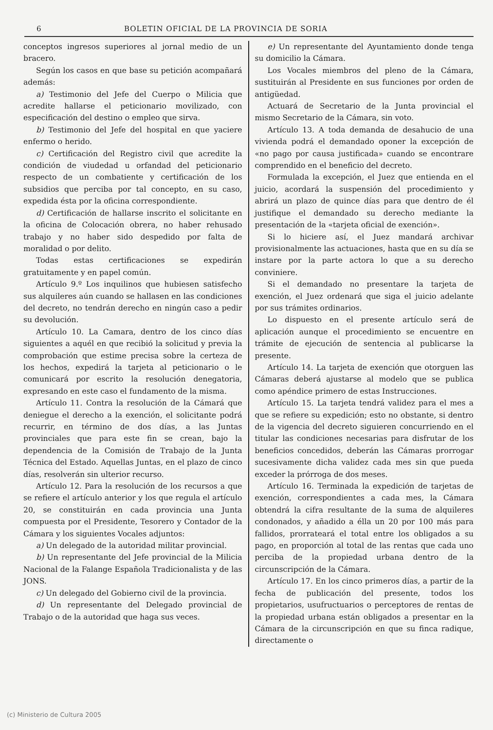6 BOLETIN OFICIAL DE LA PROVINCIA DE SORIA
conceptos ingresos superiores al jornal medio de un bracero.
Según los casos en que base su petición acompañará además:
a) Testimonio del Jefe del Cuerpo o Milicia que acredite hallarse el peticionario movilizado, con especificación del destino o empleo que sirva.
b) Testimonio del Jefe del hospital en que yaciere enfermo o herido.
c) Certificación del Registro civil que acredite la condición de viudedad u orfandad del peticionario respecto de un combatiente y certificación de los subsidios que perciba por tal concepto, en su caso, expedida ésta por la oficina correspondiente.
d) Certificación de hallarse inscrito el solicitante en la oficina de Colocación obrera, no haber rehusado trabajo y no haber sido despedido por falta de moralidad o por delito.
Todas estas certificaciones se expedirán gratuitamente y en papel común.
Artículo 9.º Los inquilinos que hubiesen satisfecho sus alquileres aún cuando se hallasen en las condiciones del decreto, no tendrán derecho en ningún caso a pedir su devolución.
Artículo 10. La Camara, dentro de los cinco días siguientes a aquél en que recibió la solicitud y previa la comprobación que estime precisa sobre la certeza de los hechos, expedirá la tarjeta al peticionario o le comunicará por escrito la resolución denegatoria, expresando en este caso el fundamento de la misma.
Artículo 11. Contra la resolución de la Cámará que deniegue el derecho a la exención, el solicitante podrá recurrir, en término de dos días, a las Juntas provinciales que para este fin se crean, bajo la dependencia de la Comisión de Trabajo de la Junta Técnica del Estado. Aquellas Juntas, en el plazo de cinco días, resolverán sin ulterior recurso.
Artículo 12. Para la resolución de los recursos a que se refiere el artículo anterior y los que regula el artículo 20, se constituirán en cada provincia una Junta compuesta por el Presidente, Tesorero y Contador de la Cámara y los siguientes Vocales adjuntos:
a) Un delegado de la autoridad militar provincial.
b) Un representante del Jefe provincial de la Milicia Nacional de la Falange Española Tradicionalista y de las JONS.
c) Un delegado del Gobierno civil de la provincia.
d) Un representante del Delegado provincial de Trabajo o de la autoridad que haga sus veces.
e) Un representante del Ayuntamiento donde tenga su domicilio la Cámara.
Los Vocales miembros del pleno de la Cámara, sustituirán al Presidente en sus funciones por orden de antigüedad.
Actuará de Secretario de la Junta provincial el mismo Secretario de la Cámara, sin voto.
Artículo 13. A toda demanda de desahucio de una vivienda podrá el demandado oponer la excepción de «no pago por causa justificada» cuando se encontrare comprendido en el beneficio del decreto.
Formulada la excepción, el Juez que entienda en el juicio, acordará la suspensión del procedimiento y abrirá un plazo de quince días para que dentro de él justifique el demandado su derecho mediante la presentación de la «tarjeta oficial de exención».
Si lo hiciere así, el Juez mandará archivar provisionalmente las actuaciones, hasta que en su día se instare por la parte actora lo que a su derecho conviniere.
Si el demandado no presentare la tarjeta de exención, el Juez ordenará que siga el juicio adelante por sus trámites ordinarios.
Lo dispuesto en el presente artículo será de aplicación aunque el procedimiento se encuentre en trámite de ejecución de sentencia al publicarse la presente.
Artículo 14. La tarjeta de exención que otorguen las Cámaras deberá ajustarse al modelo que se publica como apéndice primero de estas Instrucciones.
Artículo 15. La tarjeta tendrá validez para el mes a que se refiere su expedición; esto no obstante, si dentro de la vigencia del decreto siguieren concurriendo en el titular las condiciones necesarias para disfrutar de los beneficios concedidos, deberán las Cámaras prorrogar sucesivamente dicha validez cada mes sin que pueda exceder la prórroga de dos meses.
Artículo 16. Terminada la expedición de tarjetas de exención, correspondientes a cada mes, la Cámara obtendrá la cifra resultante de la suma de alquileres condonados, y añadido a élla un 20 por 100 más para fallidos, prorrateará el total entre los obligados a su pago, en proporción al total de las rentas que cada uno perciba de la propiedad urbana dentro de la circunscripción de la Cámara.
Artículo 17. En los cinco primeros días, a partir de la fecha de publicación del presente, todos los propietarios, usufructuarios o perceptores de rentas de la propiedad urbana están obligados a presentar en la Cámara de la circunscripción en que su finca radique, directamente o
(c) Ministerio de Cultura 2005